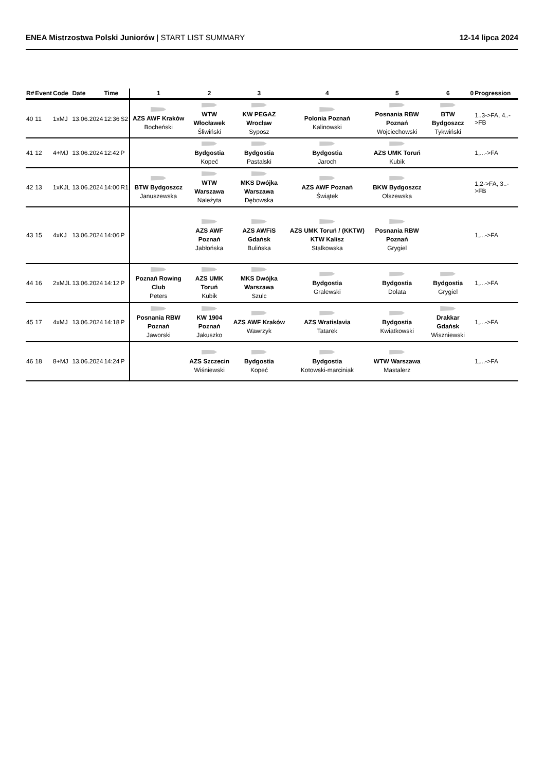ENEA Mistrzostwa Polski Juniorów | START LIST SUMMARY 12-14 lipca 2024
| R# | Event | Code | Date | Time | | 1 | 2 | 3 | 4 | 5 | 6 | 0 | Progression |
| --- | --- | --- | --- | --- | --- | --- | --- | --- | --- | --- | --- | --- | --- |
| 40 | 11 | 1xMJ | 13.06.2024 | 12:36 | S2 | AZS AWF Kraków Bocheński | WTW Włocławek Śliwiński | KW PEGAZ Wrocław Syposz | Polonia Poznań Kalinowski | Posnania RBW Poznań Wojciechowski | BTW Bydgoszcz Tykwiński | | 1..3->FA, 4..->FB |
| 41 | 12 | 4+MJ | 13.06.2024 | 12:42 | P | | Bydgostia Kopeć | Bydgostia Pastalski | Bydgostia Jaroch | AZS UMK Toruń Kubik | | | 1,...->FA |
| 42 | 13 | 1xKJL | 13.06.2024 | 14:00 | R1 | BTW Bydgoszcz Januszewska | WTW Warszawa Należyta | MKS Dwójka Warszawa Dębowska | AZS AWF Poznań Świątek | BKW Bydgoszcz Olszewska | | | 1,2->FA, 3..->FB |
| 43 | 15 | 4xKJ | 13.06.2024 | 14:06 | P | | AZS AWF Poznań Jabłońska | AZS AWFiS Gdańsk Bulińska | AZS UMK Toruń / (KKTW) KTW Kalisz Stalkowska | Posnania RBW Poznań Grygiel | | | 1,...->FA |
| 44 | 16 | 2xMJL | 13.06.2024 | 14:12 | P | Poznań Rowing Club Peters | AZS UMK Toruń Kubik | MKS Dwójka Warszawa Szulc | Bydgostia Gralewski | Bydgostia Dolata | Bydgostia Grygiel | | 1,...->FA |
| 45 | 17 | 4xMJ | 13.06.2024 | 14:18 | P | Posnania RBW Poznań Jaworski | KW 1904 Poznań Jakuszko | AZS AWF Kraków Wawrzyk | AZS Wratislavia Tatarek | Bydgostia Kwiatkowski | Drakkar Gdańsk Wiszniewski | | 1,...->FA |
| 46 | 18 | 8+MJ | 13.06.2024 | 14:24 | P | | AZS Szczecin Wiśniewski | Bydgostia Kopeć | Bydgostia Kotowski-marciniak | WTW Warszawa Mastalerz | | | 1,...->FA |